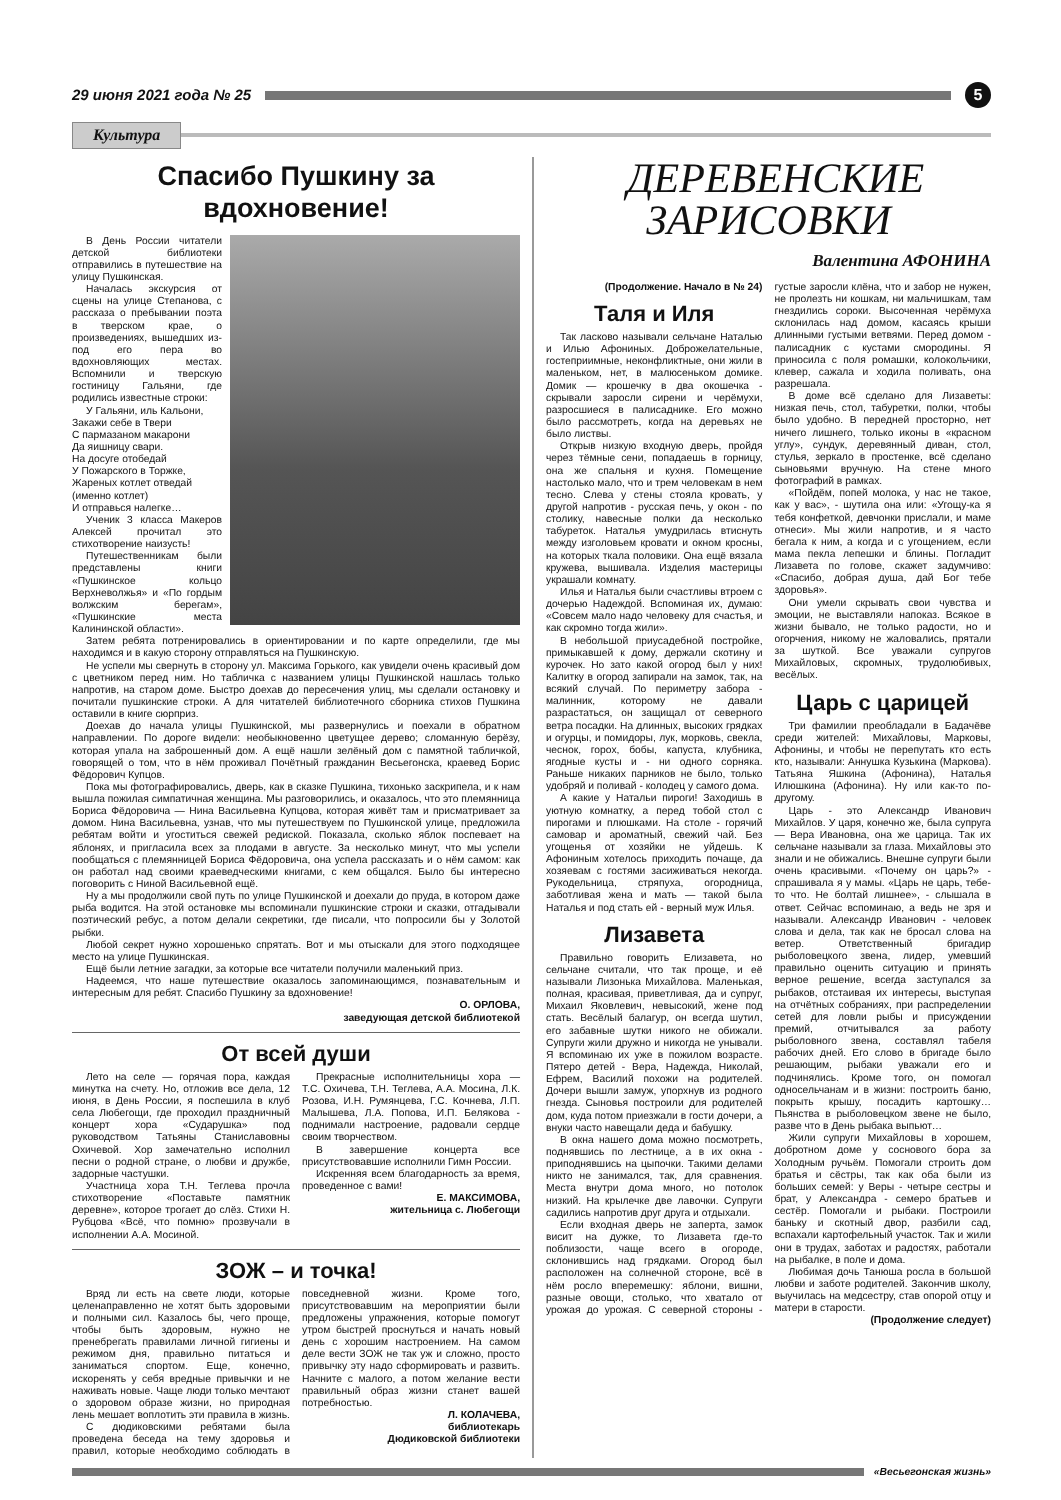29 июня 2021 года № 25 5
Культура
Спасибо Пушкину за вдохновение!
В День России читатели детской библиотеки отправились в путешествие на улицу Пушкинская.
Началась экскурсия от сцены на улице Степанова, с рассказа о пребывании поэта в тверском крае, о произведениях, вышедших из-под его пера во вдохновляющих местах. Вспомнили и тверскую гостиницу Гальяни, где родились известные строки:
У Гальяни, иль Кальони,
Закажи себе в Твери
С пармазаном макарони
Да яишницу свари.
На досуге отобедай
У Пожарского в Торжке,
Жареных котлет отведай
(именно котлет)
И отправься налегке…
Ученик 3 класса Макеров Алексей прочитал это стихотворение наизусть!
Путешественникам были представлены книги «Пушкинское кольцо Верхневолжья» и «По гордым волжским берегам», «Пушкинские места Калининской области».
Затем ребята потренировались в ориентировании и по карте определили, где мы находимся и в какую сторону отправляться на Пушкинскую.
Не успели мы свернуть в сторону ул. Максима Горького, как увидели очень красивый дом с цветником перед ним. Но табличка с названием улицы Пушкинской нашлась только напротив, на старом доме. Быстро доехав до пересечения улиц, мы сделали остановку и почитали пушкинские строки. А для читателей библиотечного сборника стихов Пушкина оставили в книге сюрприз.
Доехав до начала улицы Пушкинской, мы развернулись и поехали в обратном направлении. По дороге видели: необыкновенно цветущее дерево; сломанную берёзу, которая упала на заброшенный дом. А ещё нашли зелёный дом с памятной табличкой, говорящей о том, что в нём проживал Почётный гражданин Весьегонска, краевед Борис Фёдорович Купцов.
Пока мы фотографировались, дверь, как в сказке Пушкина, тихонько заскрипела, и к нам вышла пожилая симпатичная женщина. Мы разговорились, и оказалось, что это племянница Бориса Фёдоровича — Нина Васильевна Купцова, которая живёт там и присматривает за домом. Нина Васильевна, узнав, что мы путешествуем по Пушкинской улице, предложила ребятам войти и угоститься свежей редиской. Показала, сколько яблок поспевает на яблонях, и пригласила всех за плодами в августе. За несколько минут, что мы успели пообщаться с племянницей Бориса Фёдоровича, она успела рассказать и о нём самом: как он работал над своими краеведческими книгами, с кем общался. Было бы интересно поговорить с Ниной Васильевной ещё.
Ну а мы продолжили свой путь по улице Пушкинской и доехали до пруда, в котором даже рыба водится. На этой остановке мы вспоминали пушкинские строки и сказки, отгадывали поэтический ребус, а потом делали секретики, где писали, что попросили бы у Золотой рыбки.
Любой секрет нужно хорошенько спрятать. Вот и мы отыскали для этого подходящее место на улице Пушкинская.
Ещё были летние загадки, за которые все читатели получили маленький приз.
Надеемся, что наше путешествие оказалось запоминающимся, познавательным и интересным для ребят. Спасибо Пушкину за вдохновение!
О. ОРЛОВА,
заведующая детской библиотекой
От всей души
Лето на селе — горячая пора, каждая минутка на счету. Но, отложив все дела, 12 июня, в День России, я поспешила в клуб села Любегощи, где проходил праздничный концерт хора «Сударушка» под руководством Татьяны Станиславовны Охичевой. Хор замечательно исполнил песни о родной стране, о любви и дружбе, задорные частушки.
Участница хора Т.Н. Теглева прочла стихотворение «Поставьте памятник деревне», которое трогает до слёз. Стихи Н. Рубцова «Всё, что помню» прозвучали в исполнении А.А. Мосиной.
Прекрасные исполнительницы хора — Т.С. Охичева, Т.Н. Теглева, А.А. Мосина, Л.К. Розова, И.Н. Румянцева, Г.С. Кочнева, Л.П. Малышева, Л.А. Попова, И.П. Белякова - поднимали настроение, радовали сердце своим творчеством.
В завершение концерта все присутствовавшие исполнили Гимн России.
Искренняя всем благодарность за время, проведенное с вами!
Е. МАКСИМОВА,
жительница с. Любегощи
ЗОЖ – и точка!
Вряд ли есть на свете люди, которые целенаправленно не хотят быть здоровыми и полными сил. Казалось бы, чего проще, чтобы быть здоровым, нужно не пренебрегать правилами личной гигиены и режимом дня, правильно питаться и заниматься спортом. Еще, конечно, искоренять у себя вредные привычки и не наживать новые. Чаще люди только мечтают о здоровом образе жизни, но природная лень мешает воплотить эти правила в жизнь.
С дюдиковскими ребятами была проведена беседа на тему здоровья и правил, которые необходимо соблюдать в повседневной жизни. Кроме того, присутствовавшим на мероприятии были предложены упражнения, которые помогут утром быстрей проснуться и начать новый день с хорошим настроением. На самом деле вести ЗОЖ не так уж и сложно, просто привычку эту надо сформировать и развить. Начните с малого, а потом желание вести правильный образ жизни станет вашей потребностью.
Л. КОЛАЧЕВА,
библиотекарь
Дюдиковской библиотеки
ДЕРЕВЕНСКИЕ
ЗАРИСОВКИ
Валентина АФОНИНА
(Продолжение. Начало в № 24)
Таля и Иля
Так ласково называли сельчане Наталью и Илью Афониных. Доброжелательные, гостеприимные, неконфликтные, они жили в маленьком, нет, в малюсеньком домике. Домик — крошечку в два окошечка - скрывали заросли сирени и черёмухи, разросшиеся в палисаднике. Его можно было рассмотреть, когда на деревьях не было листвы.
Открыв низкую входную дверь, пройдя через тёмные сени, попадаешь в горницу, она же спальня и кухня. Помещение настолько мало, что и трем человекам в нем тесно. Слева у стены стояла кровать, у другой напротив - русская печь, у окон - по столику, навесные полки да несколько табуреток. Наталья умудрилась втиснуть между изголовьем кровати и окном кросны, на которых ткала половики. Она ещё вязала кружева, вышивала. Изделия мастерицы украшали комнату.
Илья и Наталья были счастливы втроем с дочерью Надеждой. Вспоминая их, думаю: «Совсем мало надо человеку для счастья, и как скромно тогда жили».
В небольшой приусадебной постройке, примыкавшей к дому, держали скотину и курочек. Но зато какой огород был у них! Калитку в огород запирали на замок, так, на всякий случай. По периметру забора - малинник, которому не давали разрастаться, он защищал от северного ветра посадки. На длинных, высоких грядках и огурцы, и помидоры, лук, морковь, свекла, чеснок, горох, бобы, капуста, клубника, ягодные кусты и - ни одного сорняка. Раньше никаких парников не было, только удобряй и поливай - колодец у самого дома.
А какие у Натальи пироги! Заходишь в уютную комнатку, а перед тобой стол с пирогами и плюшками. На столе - горячий самовар и ароматный, свежий чай. Без угощенья от хозяйки не уйдешь. К Афониным хотелось приходить почаще, да хозяевам с гостями засиживаться некогда. Рукодельница, стряпуха, огородница, заботливая жена и мать — такой была Наталья и под стать ей - верный муж Илья.
Лизавета
Правильно говорить Елизавета, но сельчане считали, что так проще, и её называли Лизонька Михайлова. Маленькая, полная, красивая, приветливая, да и супруг, Михаил Яковлевич, невысокий, жене под стать. Весёлый балагур, он всегда шутил, его забавные шутки никого не обижали. Супруги жили дружно и никогда не унывали. Я вспоминаю их уже в пожилом возрасте. Пятеро детей - Вера, Надежда, Николай, Ефрем, Василий похожи на родителей. Дочери вышли замуж, упорхнув из родного гнезда. Сыновья построили для родителей дом, куда потом приезжали в гости дочери, а внуки часто навещали деда и бабушку.
В окна нашего дома можно посмотреть, поднявшись по лестнице, а в их окна - приподнявшись на цыпочки. Такими делами никто не занимался, так, для сравнения. Места внутри дома много, но потолок низкий. На крылечке две лавочки. Супруги садились напротив друг друга и отдыхали.
Если входная дверь не заперта, замок висит на дужке, то Лизавета где-то поблизости, чаще всего в огороде, склонившись над грядками. Огород был расположен на солнечной стороне, всё в нём росло вперемешку: яблони, вишни, разные овощи, столько, что хватало от урожая до урожая. С северной стороны - густые заросли клёна, что и забор не нужен, не пролезть ни кошкам, ни мальчишкам, там гнездились сороки. Высоченная черёмуха склонилась над домом, касаясь крыши длинными густыми ветвями. Перед домом - палисадник с кустами смородины. Я приносила с поля ромашки, колокольчики, клевер, сажала и ходила поливать, она разрешала.
В доме всё сделано для Лизаветы: низкая печь, стол, табуретки, полки, чтобы было удобно. В передней просторно, нет ничего лишнего, только иконы в «красном углу», сундук, деревянный диван, стол, стулья, зеркало в простенке, всё сделано сыновьями вручную. На стене много фотографий в рамках.
«Пойдём, попей молока, у нас не такое, как у вас», - шутила она или: «Угощу-ка я тебя конфеткой, девчонки прислали, и маме отнеси». Мы жили напротив, и я часто бегала к ним, а когда и с угощением, если мама пекла лепешки и блины. Погладит Лизавета по голове, скажет задумчиво: «Спасибо, добрая душа, дай Бог тебе здоровья».
Они умели скрывать свои чувства и эмоции, не выставляли напоказ. Всякое в жизни бывало, не только радости, но и огорчения, никому не жаловались, прятали за шуткой. Все уважали супругов Михайловых, скромных, трудолюбивых, весёлых.
Царь с царицей
Три фамилии преобладали в Бадачёве среди жителей: Михайловы, Марковы, Афонины, и чтобы не перепутать кто есть кто, называли: Аннушка Кузькина (Маркова). Татьяна Яшкина (Афонина), Наталья Илюшкина (Афонина). Ну или как-то по-другому.
Царь - это Александр Иванович Михайлов. У царя, конечно же, была супруга — Вера Ивановна, она же царица. Так их сельчане называли за глаза. Михайловы это знали и не обижались. Внешне супруги были очень красивыми. «Почему он царь?» - спрашивала я у мамы. «Царь не царь, тебе-то что. Не болтай лишнее», - слышала в ответ. Сейчас вспоминаю, а ведь не зря и называли. Александр Иванович - человек слова и дела, так как не бросал слова на ветер. Ответственный бригадир рыболовецкого звена, лидер, умевший правильно оценить ситуацию и принять верное решение, всегда заступался за рыбаков, отстаивая их интересы, выступая на отчётных собраниях, при распределении сетей для ловли рыбы и присуждении премий, отчитывался за работу рыболовного звена, составлял табеля рабочих дней. Его слово в бригаде было решающим, рыбаки уважали его и подчинялись. Кроме того, он помогал односельчанам и в жизни: построить баню, покрыть крышу, посадить картошку… Пьянства в рыболовецком звене не было, разве что в День рыбака выпьют…
Жили супруги Михайловы в хорошем, добротном доме у соснового бора за Холодным ручьём. Помогали строить дом братья и сёстры, так как оба были из больших семей: у Веры - четыре сестры и брат, у Александра - семеро братьев и сестёр. Помогали и рыбаки. Построили баньку и скотный двор, разбили сад, вспахали картофельный участок. Так и жили они в трудах, заботах и радостях, работали на рыбалке, в поле и дома.
Любимая дочь Танюша росла в большой любви и заботе родителей. Закончив школу, выучилась на медсестру, став опорой отцу и матери в старости.
(Продолжение следует)
«Весьегонская жизнь»